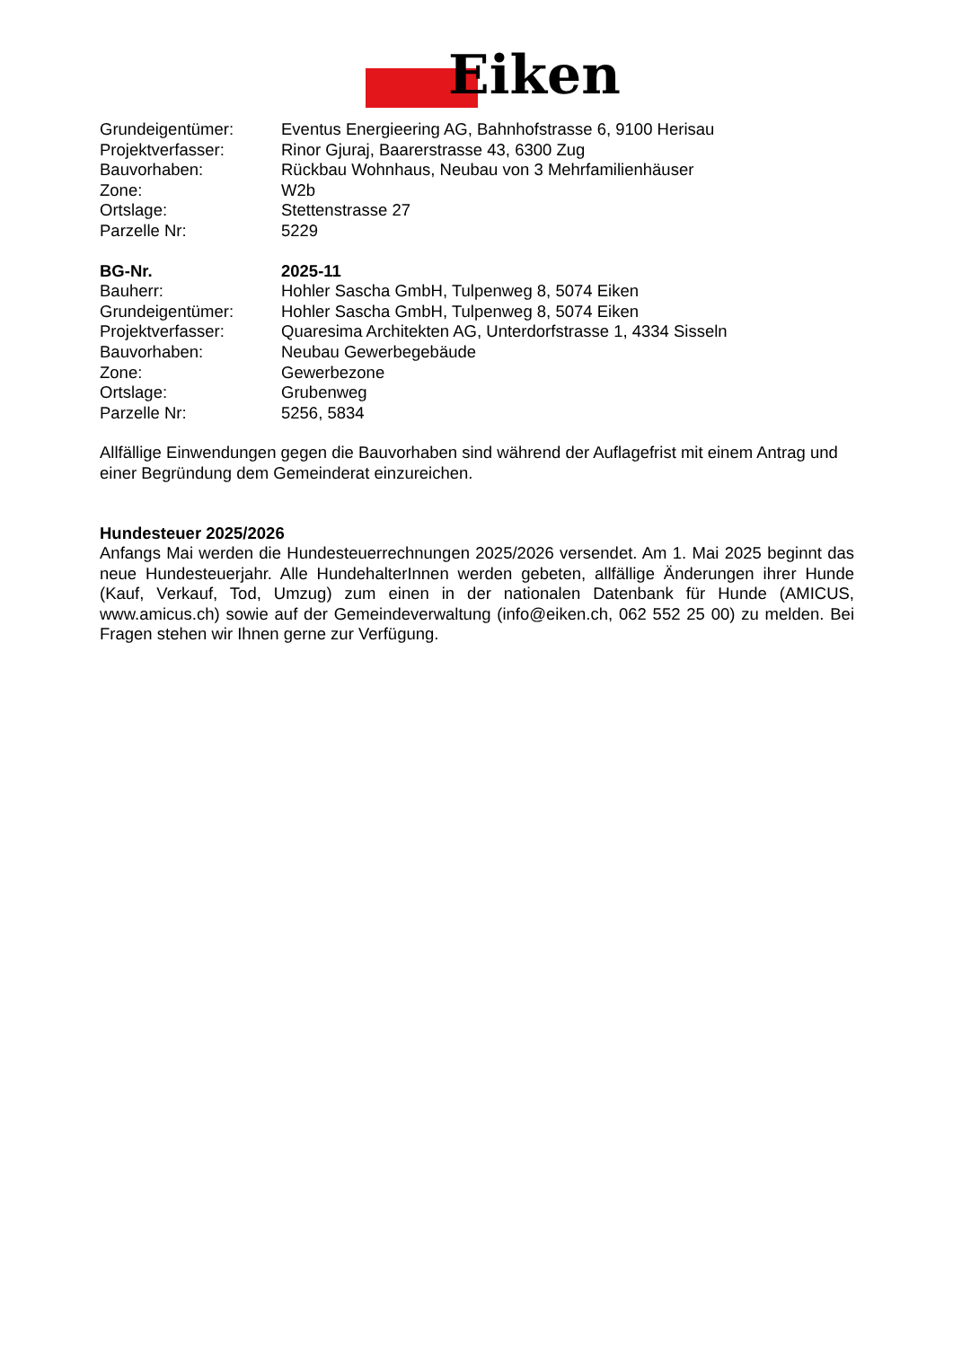Eiken
Grundeigentümer: Eventus Energieering AG, Bahnhofstrasse 6, 9100 Herisau
Projektverfasser: Rinor Gjuraj, Baarerstrasse 43, 6300 Zug
Bauvorhaben: Rückbau Wohnhaus, Neubau von 3 Mehrfamilienhäuser
Zone: W2b
Ortslage: Stettenstrasse 27
Parzelle Nr: 5229
BG-Nr. 2025-11
Bauherr: Hohler Sascha GmbH, Tulpenweg 8, 5074 Eiken
Grundeigentümer: Hohler Sascha GmbH, Tulpenweg 8, 5074 Eiken
Projektverfasser: Quaresima Architekten AG, Unterdorfstrasse 1, 4334 Sisseln
Bauvorhaben: Neubau Gewerbegebäude
Zone: Gewerbezone
Ortslage: Grubenweg
Parzelle Nr: 5256, 5834
Allfällige Einwendungen gegen die Bauvorhaben sind während der Auflagefrist mit einem Antrag und einer Begründung dem Gemeinderat einzureichen.
Hundesteuer 2025/2026
Anfangs Mai werden die Hundesteuerrechnungen 2025/2026 versendet. Am 1. Mai 2025 beginnt das neue Hundesteuerjahr. Alle HundehalterInnen werden gebeten, allfällige Änderungen ihrer Hunde (Kauf, Verkauf, Tod, Umzug) zum einen in der nationalen Datenbank für Hunde (AMICUS, www.amicus.ch) sowie auf der Gemeindeverwaltung (info@eiken.ch, 062 552 25 00) zu melden. Bei Fragen stehen wir Ihnen gerne zur Verfügung.